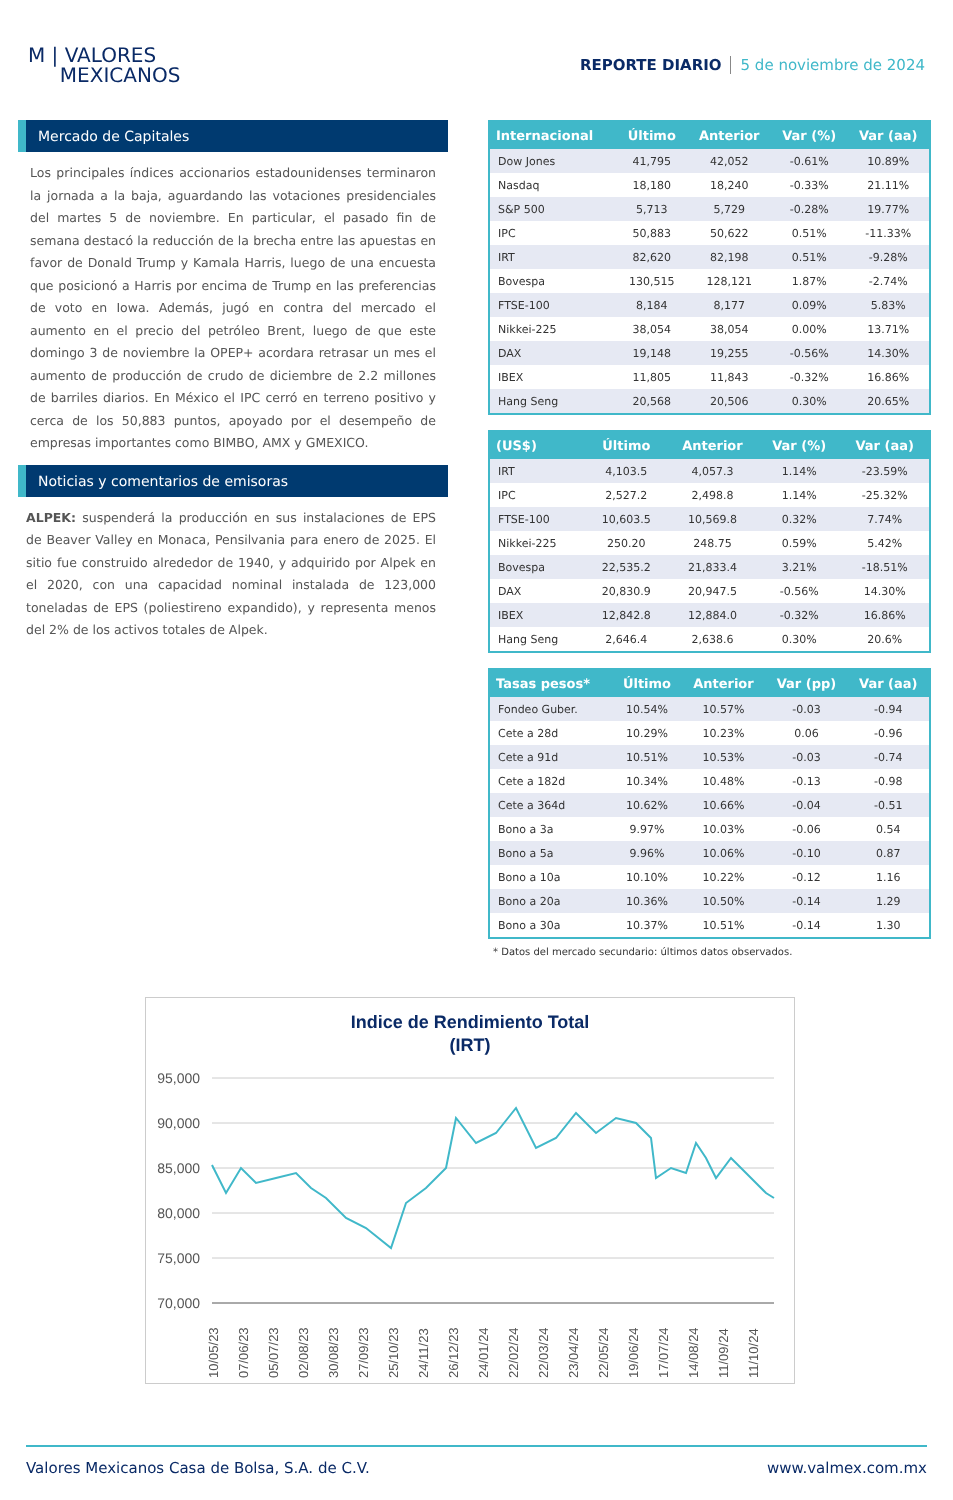M | VALORES
MEXICANOS
REPORTE DIARIO 5 de noviembre de 2024
Mercado de Capitales
Los principales índices accionarios estadounidenses terminaron la jornada a la baja, aguardando las votaciones presidenciales del martes 5 de noviembre. En particular, el pasado fin de semana destacó la reducción de la brecha entre las apuestas en favor de Donald Trump y Kamala Harris, luego de una encuesta que posicionó a Harris por encima de Trump en las preferencias de voto en Iowa. Además, jugó en contra del mercado el aumento en el precio del petróleo Brent, luego de que este domingo 3 de noviembre la OPEP+ acordara retrasar un mes el aumento de producción de crudo de diciembre de 2.2 millones de barriles diarios. En México el IPC cerró en terreno positivo y cerca de los 50,883 puntos, apoyado por el desempeño de empresas importantes como BIMBO, AMX y GMEXICO.
Noticias y comentarios de emisoras
ALPEK: suspenderá la producción en sus instalaciones de EPS de Beaver Valley en Monaca, Pensilvania para enero de 2025. El sitio fue construido alrededor de 1940, y adquirido por Alpek en el 2020, con una capacidad nominal instalada de 123,000 toneladas de EPS (poliestireno expandido), y representa menos del 2% de los activos totales de Alpek.
| Internacional | Último | Anterior | Var (%) | Var (aa) |
| --- | --- | --- | --- | --- |
| Dow Jones | 41,795 | 42,052 | -0.61% | 10.89% |
| Nasdaq | 18,180 | 18,240 | -0.33% | 21.11% |
| S&P 500 | 5,713 | 5,729 | -0.28% | 19.77% |
| IPC | 50,883 | 50,622 | 0.51% | -11.33% |
| IRT | 82,620 | 82,198 | 0.51% | -9.28% |
| Bovespa | 130,515 | 128,121 | 1.87% | -2.74% |
| FTSE-100 | 8,184 | 8,177 | 0.09% | 5.83% |
| Nikkei-225 | 38,054 | 38,054 | 0.00% | 13.71% |
| DAX | 19,148 | 19,255 | -0.56% | 14.30% |
| IBEX | 11,805 | 11,843 | -0.32% | 16.86% |
| Hang Seng | 20,568 | 20,506 | 0.30% | 20.65% |
| (US$) | Último | Anterior | Var (%) | Var (aa) |
| --- | --- | --- | --- | --- |
| IRT | 4,103.5 | 4,057.3 | 1.14% | -23.59% |
| IPC | 2,527.2 | 2,498.8 | 1.14% | -25.32% |
| FTSE-100 | 10,603.5 | 10,569.8 | 0.32% | 7.74% |
| Nikkei-225 | 250.20 | 248.75 | 0.59% | 5.42% |
| Bovespa | 22,535.2 | 21,833.4 | 3.21% | -18.51% |
| DAX | 20,830.9 | 20,947.5 | -0.56% | 14.30% |
| IBEX | 12,842.8 | 12,884.0 | -0.32% | 16.86% |
| Hang Seng | 2,646.4 | 2,638.6 | 0.30% | 20.6% |
| Tasas pesos* | Último | Anterior | Var (pp) | Var (aa) |
| --- | --- | --- | --- | --- |
| Fondeo Guber. | 10.54% | 10.57% | -0.03 | -0.94 |
| Cete a 28d | 10.29% | 10.23% | 0.06 | -0.96 |
| Cete a 91d | 10.51% | 10.53% | -0.03 | -0.74 |
| Cete a 182d | 10.34% | 10.48% | -0.13 | -0.98 |
| Cete a 364d | 10.62% | 10.66% | -0.04 | -0.51 |
| Bono a 3a | 9.97% | 10.03% | -0.06 | 0.54 |
| Bono a 5a | 9.96% | 10.06% | -0.10 | 0.87 |
| Bono a 10a | 10.10% | 10.22% | -0.12 | 1.16 |
| Bono a 20a | 10.36% | 10.50% | -0.14 | 1.29 |
| Bono a 30a | 10.37% | 10.51% | -0.14 | 1.30 |
* Datos del mercado secundario: últimos datos observados.
Indice de Rendimiento Total
(IRT)
95,000
90,000
85,000
80,000
75,000
70,000
10/05/23
07/06/23
05/07/23
02/08/23
30/08/23
27/09/23
25/10/23
24/11/23
26/12/23
24/01/24
22/02/24
22/03/24
23/04/24
22/05/24
19/06/24
17/07/24
14/08/24
11/09/24
11/10/24
Valores Mexicanos Casa de Bolsa, S.A. de C.V. www.valmex.com.mx